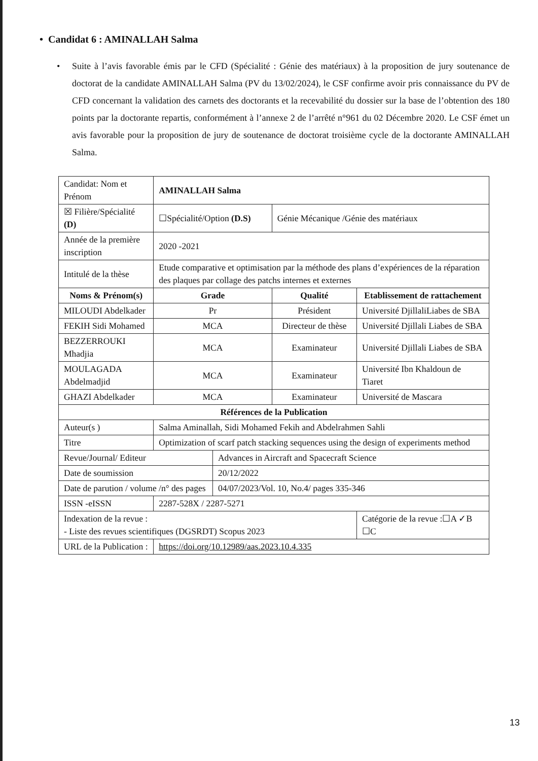• Candidat 6 : AMINALLAH Salma
• Suite à l’avis favorable émis par le CFD (Spécialité : Génie des matériaux) à la proposition de jury soutenance de doctorat de la candidate AMINALLAH Salma (PV du 13/02/2024), le CSF confirme avoir pris connaissance du PV de CFD concernant la validation des carnets des doctorants et la recevabilité du dossier sur la base de l’obtention des 180 points par la doctorante repartis, conformément à l’annexe 2 de l’arrêté n°961 du 02 Décembre 2020. Le CSF émet un avis favorable pour la proposition de jury de soutenance de doctorat troisième cycle de la doctorante AMINALLAH Salma.
| Candidat: Nom et Prénom | | AMINALLAH Salma | | | |
| ☒ Filière/Spécialité (D) | | ☐Spécialité/Option (D.S) | | Génie Mécanique /Génie des matériaux | |
| Année de la première inscription | | 2020 -2021 | | | |
| Intitulé de la thèse | | Etude comparative et optimisation par la méthode des plans d’expériences de la réparation des plaques par collage des patchs internes et externes | | | |
| Noms & Prénom(s) | | Grade | | Qualité | Etablissement de rattachement |
| MILOUDI Abdelkader | | Pr | | Président | Université DjillaliLiabes de SBA |
| FEKIH Sidi Mohamed | | MCA | | Directeur de thèse | Université Djillali Liabes de SBA |
| BEZZERROUKI Mhadjia | | MCA | | Examinateur | Université Djillali Liabes de SBA |
| MOULAGADA Abdelmadjid | | MCA | | Examinateur | Université Ibn Khaldoun de Tiaret |
| GHAZI Abdelkader | | MCA | | Examinateur | Université de Mascara |
| Références de la Publication | | | | | |
| Auteur(s ) | Salma Aminallah, Sidi Mohamed Fekih and Abdelrahmen Sahli | | | | |
| Titre | Optimization of scarf patch stacking sequences using the design of experiments method | | | | |
| Revue/Journal/ Editeur | | | Advances in Aircraft and Spacecraft Science | | |
| Date de soumission | | | 20/12/2022 | | |
| Date de parution / volume /n° des pages | | | 04/07/2023/Vol. 10, No.4/ pages 335-346 | | |
| ISSN -eISSN | | 2287-528X / 2287-5271 | | | |
| Indexation de la revue : - Liste des revues scientifiques (DGSRDT) Scopus 2023 | | | | | Catégorie de la revue :☐A ✓B ☐C |
| URL de la Publication : | | https://doi.org/10.12989/aas.2023.10.4.335 | | | |
13